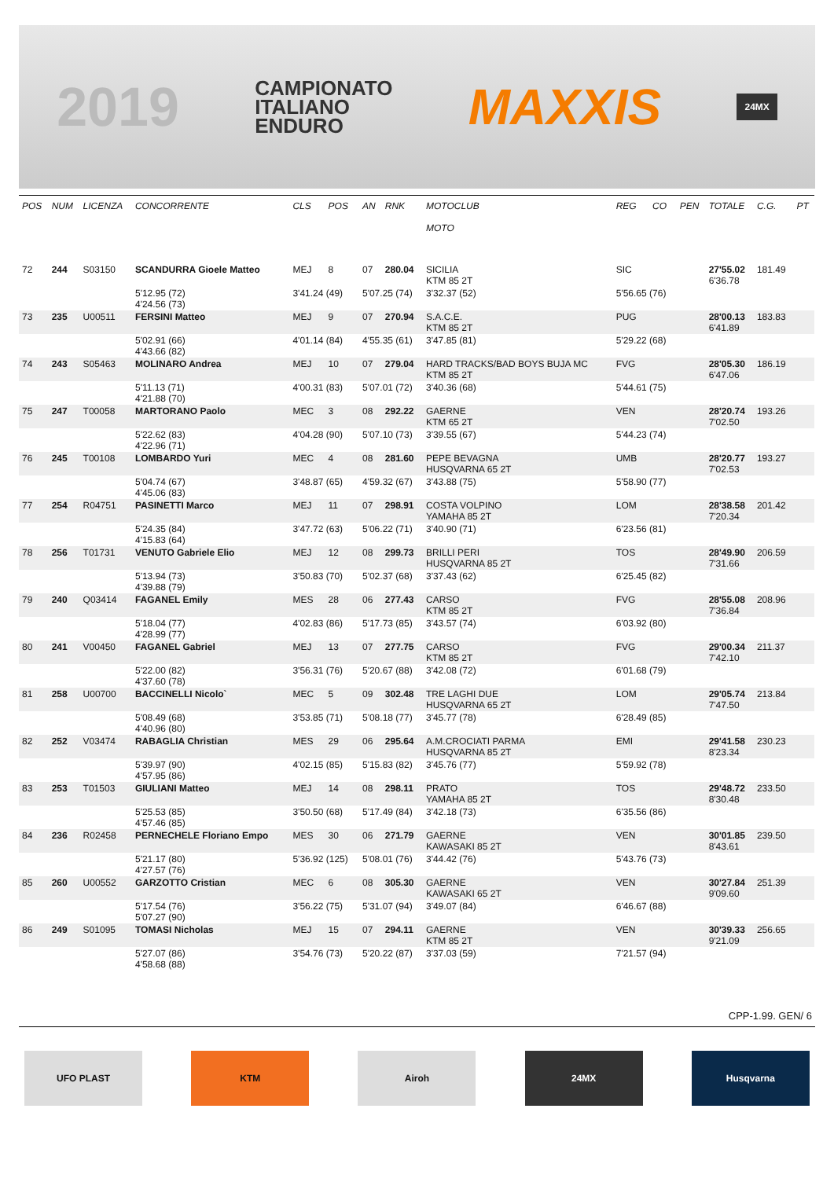2019 CAMPIONATO
ITALIANO
ENDURO MAXXIS 24MX
| POS | NUM | LICENZA | CONCORRENTE | CLS | POS | AN | RNK | MOTOCLUB MOTO | | REG | CO | PEN | TOTALE | C.G. | PT |
| --- | --- | --- | --- | --- | --- | --- | --- | --- | --- | --- | --- | --- | --- | --- | --- |
| 72 | 244 | S03150 | SCANDURRA Gioele Matteo | MEJ | 8 | 07 | 280.04 | SICILIA KTM 85 2T | | SIC | | | 27'55.02 6'36.78 | 181.49 | |
| | | | 5'12.95 (72) 4'24.56 (73) | 3'41.24 (49) | | 5'07.25 (74) | | | 3'32.37 (52) | 5'56.65 (76) | | | | | |
| 73 | 235 | U00511 | FERSINI Matteo | MEJ | 9 | 07 | 270.94 | S.A.C.E. KTM 85 2T | | PUG | | | 28'00.13 6'41.89 | 183.83 | |
| | | | 5'02.91 (66) 4'43.66 (82) | 4'01.14 (84) | | 4'55.35 (61) | | | 3'47.85 (81) | 5'29.22 (68) | | | | | |
| 74 | 243 | S05463 | MOLINARO Andrea | MEJ | 10 | 07 | 279.04 | HARD TRACKS/BAD BOYS BUJA MC KTM 85 2T | | FVG | | | 28'05.30 6'47.06 | 186.19 | |
| | | | 5'11.13 (71) 4'21.88 (70) | 4'00.31 (83) | | 5'07.01 (72) | | | 3'40.36 (68) | 5'44.61 (75) | | | | | |
| 75 | 247 | T00058 | MARTORANO Paolo | MEC | 3 | 08 | 292.22 | GAERNE KTM 65 2T | | VEN | | | 28'20.74 7'02.50 | 193.26 | |
| | | | 5'22.62 (83) 4'22.96 (71) | 4'04.28 (90) | | 5'07.10 (73) | | | 3'39.55 (67) | 5'44.23 (74) | | | | | |
| 76 | 245 | T00108 | LOMBARDO Yuri | MEC | 4 | 08 | 281.60 | PEPE BEVAGNA HUSQVARNA 65 2T | | UMB | | | 28'20.77 7'02.53 | 193.27 | |
| | | | 5'04.74 (67) 4'45.06 (83) | 3'48.87 (65) | | 4'59.32 (67) | | | 3'43.88 (75) | 5'58.90 (77) | | | | | |
| 77 | 254 | R04751 | PASINETTI Marco | MEJ | 11 | 07 | 298.91 | COSTA VOLPINO YAMAHA 85 2T | | LOM | | | 28'38.58 7'20.34 | 201.42 | |
| | | | 5'24.35 (84) 4'15.83 (64) | 3'47.72 (63) | | 5'06.22 (71) | | | 3'40.90 (71) | 6'23.56 (81) | | | | | |
| 78 | 256 | T01731 | VENUTO Gabriele Elio | MEJ | 12 | 08 | 299.73 | BRILLI PERI HUSQVARNA 85 2T | | TOS | | | 28'49.90 7'31.66 | 206.59 | |
| | | | 5'13.94 (73) 4'39.88 (79) | 3'50.83 (70) | | 5'02.37 (68) | | | 3'37.43 (62) | 6'25.45 (82) | | | | | |
| 79 | 240 | Q03414 | FAGANEL Emily | MES | 28 | 06 | 277.43 | CARSO KTM 85 2T | | FVG | | | 28'55.08 7'36.84 | 208.96 | |
| | | | 5'18.04 (77) 4'28.99 (77) | 4'02.83 (86) | | 5'17.73 (85) | | | 3'43.57 (74) | 6'03.92 (80) | | | | | |
| 80 | 241 | V00450 | FAGANEL Gabriel | MEJ | 13 | 07 | 277.75 | CARSO KTM 85 2T | | FVG | | | 29'00.34 7'42.10 | 211.37 | |
| | | | 5'22.00 (82) 4'37.60 (78) | 3'56.31 (76) | | 5'20.67 (88) | | | 3'42.08 (72) | 6'01.68 (79) | | | | | |
| 81 | 258 | U00700 | BACCINELLI Nicolo` | MEC | 5 | 09 | 302.48 | TRE LAGHI DUE HUSQVARNA 65 2T | | LOM | | | 29'05.74 7'47.50 | 213.84 | |
| | | | 5'08.49 (68) 4'40.96 (80) | 3'53.85 (71) | | 5'08.18 (77) | | | 3'45.77 (78) | 6'28.49 (85) | | | | | |
| 82 | 252 | V03474 | RABAGLIA Christian | MES | 29 | 06 | 295.64 | A.M.CROCIATI PARMA HUSQVARNA 85 2T | | EMI | | | 29'41.58 8'23.34 | 230.23 | |
| | | | 5'39.97 (90) 4'57.95 (86) | 4'02.15 (85) | | 5'15.83 (82) | | | 3'45.76 (77) | 5'59.92 (78) | | | | | |
| 83 | 253 | T01503 | GIULIANI Matteo | MEJ | 14 | 08 | 298.11 | PRATO YAMAHA 85 2T | | TOS | | | 29'48.72 8'30.48 | 233.50 | |
| | | | 5'25.53 (85) 4'57.46 (85) | 3'50.50 (68) | | 5'17.49 (84) | | | 3'42.18 (73) | 6'35.56 (86) | | | | | |
| 84 | 236 | R02458 | PERNECHELE Floriano Empo | MES | 30 | 06 | 271.79 | GAERNE KAWASAKI 85 2T | | VEN | | | 30'01.85 8'43.61 | 239.50 | |
| | | | 5'21.17 (80) 4'27.57 (76) | 5'36.92 (125) | | 5'08.01 (76) | | | 3'44.42 (76) | 5'43.76 (73) | | | | | |
| 85 | 260 | U00552 | GARZOTTO Cristian | MEC | 6 | 08 | 305.30 | GAERNE KAWASAKI 65 2T | | VEN | | | 30'27.84 9'09.60 | 251.39 | |
| | | | 5'17.54 (76) 5'07.27 (90) | 3'56.22 (75) | | 5'31.07 (94) | | | 3'49.07 (84) | 6'46.67 (88) | | | | | |
| 86 | 249 | S01095 | TOMASI Nicholas | MEJ | 15 | 07 | 294.11 | GAERNE KTM 85 2T | | VEN | | | 30'39.33 9'21.09 | 256.65 | |
| | | | 5'27.07 (86) 4'58.68 (88) | 3'54.76 (73) | | 5'20.22 (87) | | | 3'37.03 (59) | 7'21.57 (94) | | | | | |
CPP-1.99. GEN/ 6
UFO PLAST KTM Airoh 24MX Husqvarna